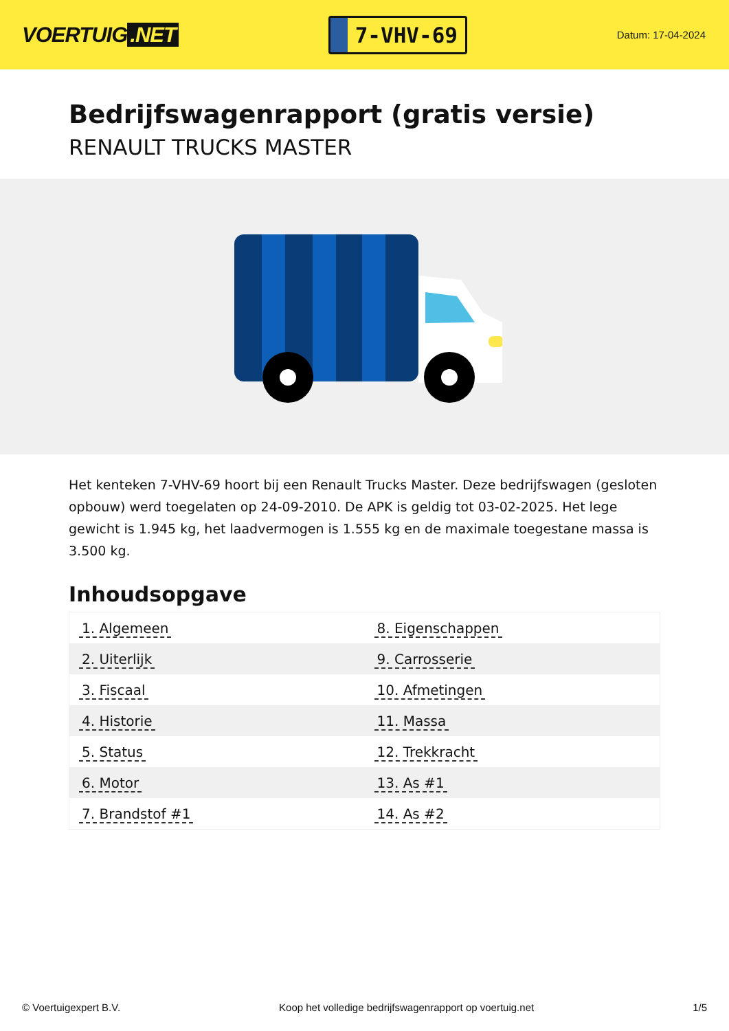VOERTUIG.NET
7-VHV-69
Datum: 17-04-2024
Bedrijfswagenrapport (gratis versie)
RENAULT TRUCKS MASTER
Het kenteken 7-VHV-69 hoort bij een Renault Trucks Master. Deze bedrijfswagen (gesloten opbouw) werd toegelaten op 24-09-2010. De APK is geldig tot 03-02-2025. Het lege gewicht is 1.945 kg, het laadvermogen is 1.555 kg en de maximale toegestane massa is 3.500 kg.
Inhoudsopgave
| 1. Algemeen | 8. Eigenschappen |
| 2. Uiterlijk | 9. Carrosserie |
| 3. Fiscaal | 10. Afmetingen |
| 4. Historie | 11. Massa |
| 5. Status | 12. Trekkracht |
| 6. Motor | 13. As #1 |
| 7. Brandstof #1 | 14. As #2 |
© Voertuigexpert B.V. Koop het volledige bedrijfswagenrapport op voertuig.net 1/5